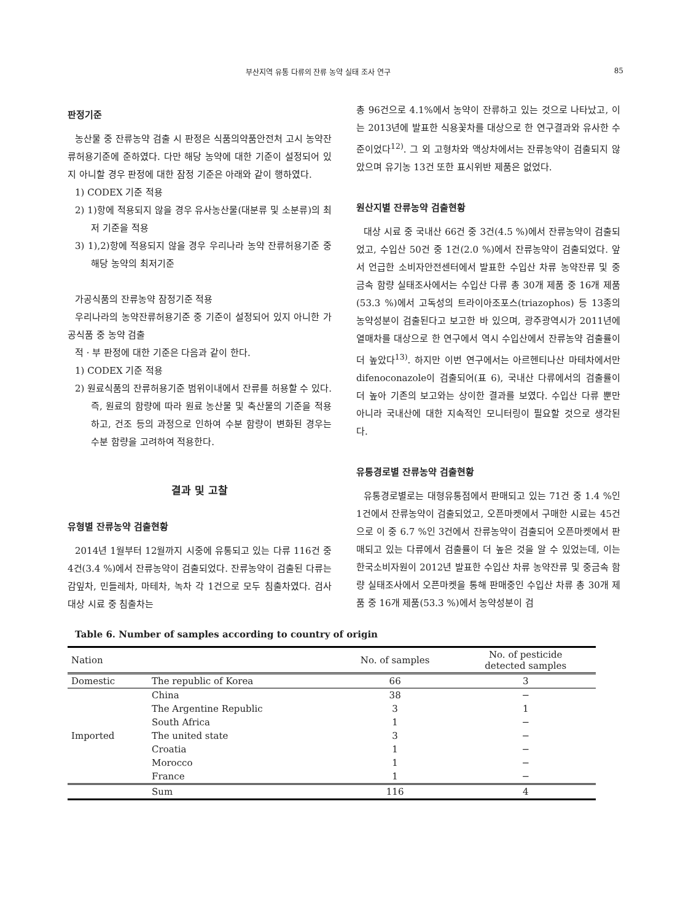부산지역 유통 다류의 잔류 농약 실태 조사 연구 85
판정기준
농산물 중 잔류농약 검출 시 판정은 식품의약품안전처 고시 농약잔류허용기준에 준하였다. 다만 해당 농약에 대한 기준이 설정되어 있지 아니할 경우 판정에 대한 잠정 기준은 아래와 같이 행하였다.
1) CODEX 기준 적용
2) 1)항에 적용되지 않을 경우 유사농산물(대분류 및 소분류)의 최저 기준을 적용
3) 1),2)항에 적용되지 않을 경우 우리나라 농약 잔류허용기준 중 해당 농약의 최저기준
가공식품의 잔류농약 잠정기준 적용
우리나라의 농약잔류허용기준 중 기준이 설정되어 있지 아니한 가공식품 중 농약 검출
적 · 부 판정에 대한 기준은 다음과 같이 한다.
1) CODEX 기준 적용
2) 원료식품의 잔류허용기준 범위이내에서 잔류를 허용할 수 있다. 즉, 원료의 함량에 따라 원료 농산물 및 축산물의 기준을 적용하고, 건조 등의 과정으로 인하여 수분 함량이 변화된 경우는 수분 함량을 고려하여 적용한다.
결과 및 고찰
유형별 잔류농약 검출현황
2014년 1월부터 12월까지 시중에 유통되고 있는 다류 116건 중 4건(3.4 %)에서 잔류농약이 검출되었다. 잔류농약이 검출된 다류는 감잎차, 민들레차, 마테차, 녹차 각 1건으로 모두 침출차였다. 검사대상 시료 중 침출차는
총 96건으로 4.1%에서 농약이 잔류하고 있는 것으로 나타났고, 이는 2013년에 발표한 식용꽃차를 대상으로 한 연구결과와 유사한 수준이었다<sup>12)</sup>. 그 외 고형차와 액상차에서는 잔류농약이 검출되지 않았으며 유기농 13건 또한 표시위반 제품은 없었다.
원산지별 잔류농약 검출현황
대상 시료 중 국내산 66건 중 3건(4.5 %)에서 잔류농약이 검출되었고, 수입산 50건 중 1건(2.0 %)에서 잔류농약이 검출되었다. 앞서 언급한 소비자안전센터에서 발표한 수입산 차류 농약잔류 및 중금속 함량 실태조사에서는 수입산 다류 총 30개 제품 중 16개 제품(53.3 %)에서 고독성의 트라이아조포스(triazophos) 등 13종의 농약성분이 검출된다고 보고한 바 있으며, 광주광역시가 2011년에 열매차를 대상으로 한 연구에서 역시 수입산에서 잔류농약 검출률이 더 높았다<sup>13)</sup>. 하지만 이번 연구에서는 아르헨티나산 마테차에서만 difenoconazole이 검출되어(표 6), 국내산 다류에서의 검출률이 더 높아 기존의 보고와는 상이한 결과를 보였다. 수입산 다류 뿐만 아니라 국내산에 대한 지속적인 모니터링이 필요할 것으로 생각된다.
유통경로별 잔류농약 검출현황
유통경로별로는 대형유통점에서 판매되고 있는 71건 중 1.4 %인 1건에서 잔류농약이 검출되었고, 오픈마켓에서 구매한 시료는 45건으로 이 중 6.7 %인 3건에서 잔류농약이 검출되어 오픈마켓에서 판매되고 있는 다류에서 검출률이 더 높은 것을 알 수 있었는데, 이는 한국소비자원이 2012년 발표한 수입산 차류 농약잔류 및 중금속 함량 실태조사에서 오픈마켓을 통해 판매중인 수입산 차류 총 30개 제품 중 16개 제품(53.3 %)에서 농약성분이 검
Table 6. Number of samples according to country of origin
| Nation | | No. of samples | No. of pesticide detected samples |
| --- | --- | --- | --- |
| Domestic | The republic of Korea | 66 | 3 |
| Imported | China | 38 | − |
| | The Argentine Republic | 3 | 1 |
| | South Africa | 1 | − |
| | The united state | 3 | − |
| | Croatia | 1 | − |
| | Morocco | 1 | − |
| | France | 1 | − |
| | Sum | 116 | 4 |